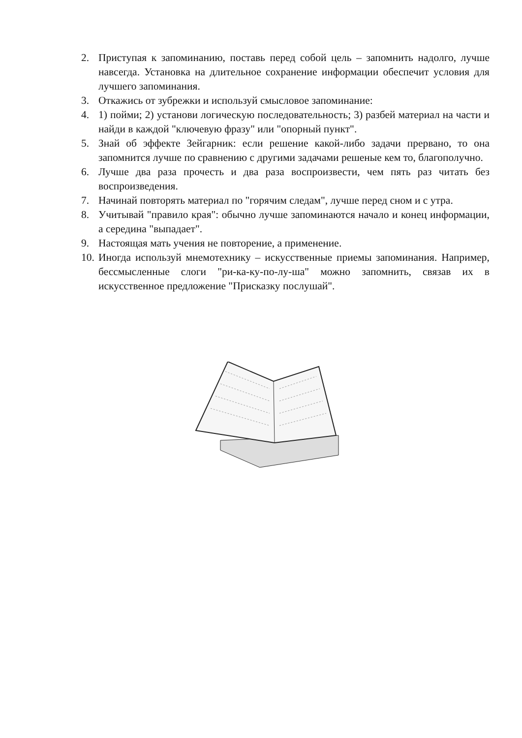2. Приступая к запоминанию, поставь перед собой цель – запомнить надолго, лучше навсегда. Установка на длительное сохранение информации обеспечит условия для лучшего запоминания.
3. Откажись от зубрежки и используй смысловое запоминание:
4. 1) пойми; 2) установи логическую последовательность; 3) разбей материал на части и найди в каждой "ключевую фразу" или "опорный пункт".
5. Знай об эффекте Зейгарник: если решение какой-либо задачи прервано, то она запомнится лучше по сравнению с другими задачами решеные кем то, благополучно.
6. Лучше два раза прочесть и два раза воспроизвести, чем пять раз читать без воспроизведения.
7. Начинай повторять материал по "горячим следам", лучше перед сном и с утра.
8. Учитывай "правило края": обычно лучше запоминаются начало и конец информации, а середина "выпадает".
9. Настоящая мать учения не повторение, а применение.
10. Иногда используй мнемотехнику – искусственные приемы запоминания. Например, бессмысленные слоги "ри-ка-ку-по-лу-ша" можно запомнить, связав их в искусственное предложение "Присказку послушай".